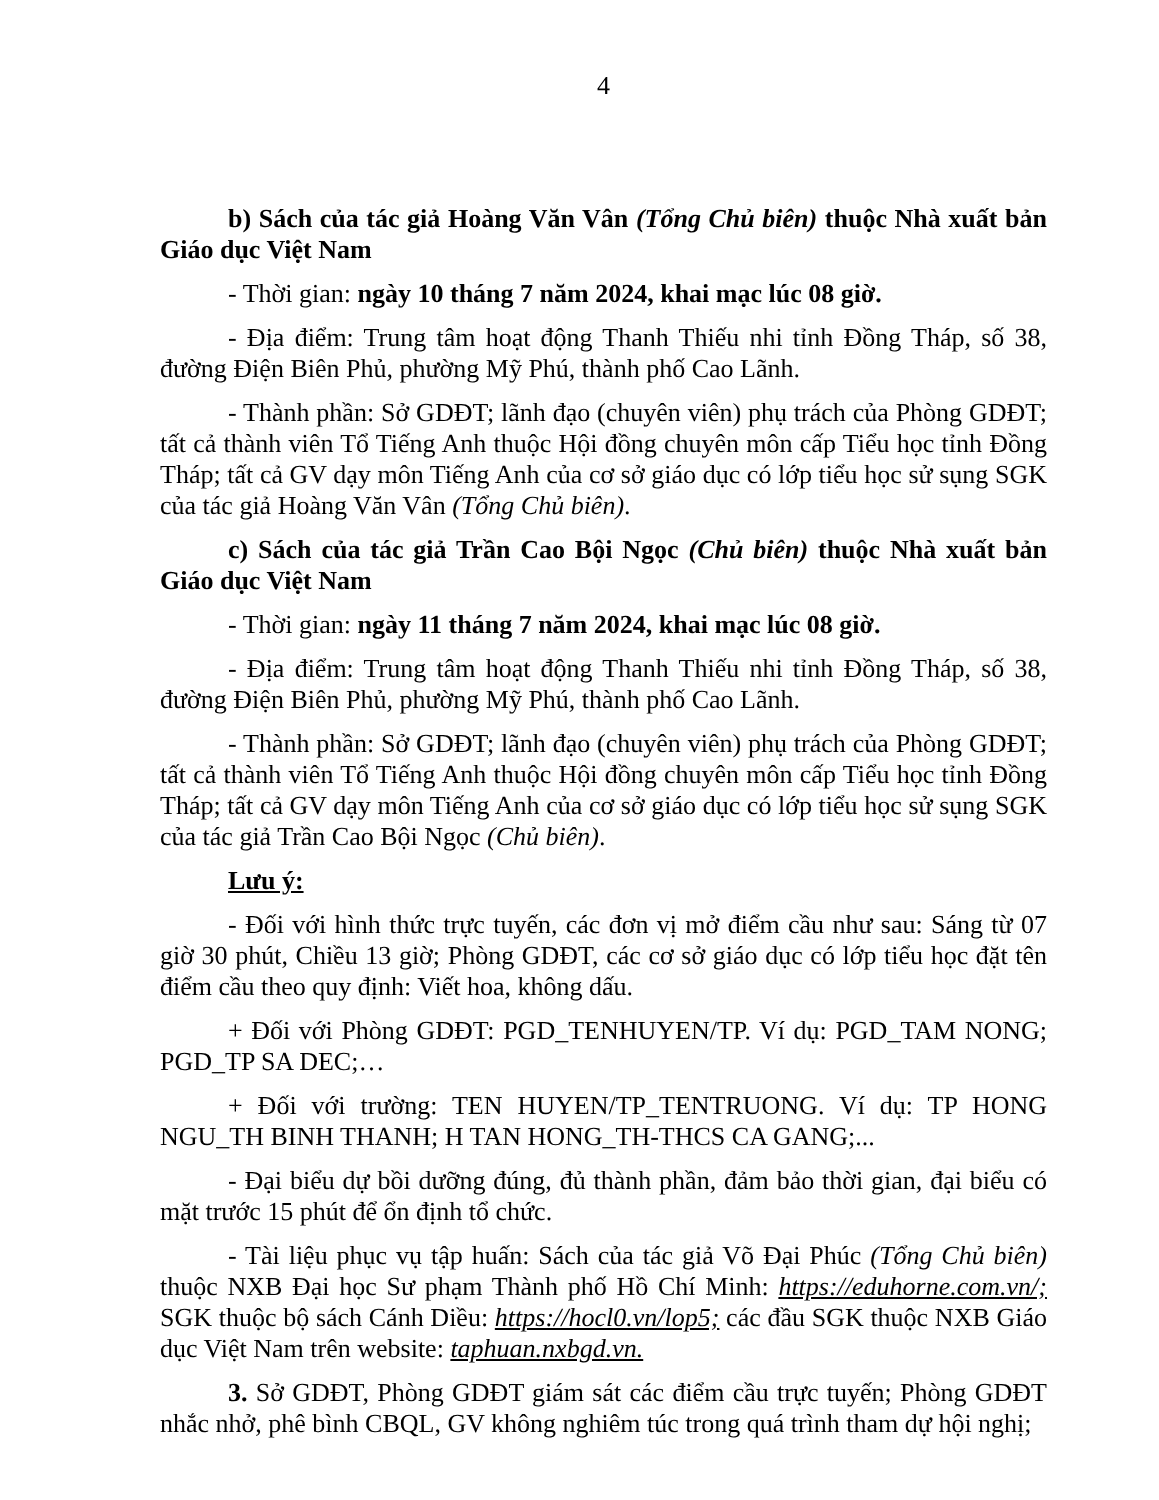4
b) Sách của tác giả Hoàng Văn Vân (Tổng Chủ biên) thuộc Nhà xuất bản Giáo dục Việt Nam
- Thời gian: ngày 10 tháng 7 năm 2024, khai mạc lúc 08 giờ.
- Địa điểm: Trung tâm hoạt động Thanh Thiếu nhi tỉnh Đồng Tháp, số 38, đường Điện Biên Phủ, phường Mỹ Phú, thành phố Cao Lãnh.
- Thành phần: Sở GDĐT; lãnh đạo (chuyên viên) phụ trách của Phòng GDĐT; tất cả thành viên Tổ Tiếng Anh thuộc Hội đồng chuyên môn cấp Tiểu học tỉnh Đồng Tháp; tất cả GV dạy môn Tiếng Anh của cơ sở giáo dục có lớp tiểu học sử sụng SGK của tác giả Hoàng Văn Vân (Tổng Chủ biên).
c) Sách của tác giả Trần Cao Bội Ngọc (Chủ biên) thuộc Nhà xuất bản Giáo dục Việt Nam
- Thời gian: ngày 11 tháng 7 năm 2024, khai mạc lúc 08 giờ.
- Địa điểm: Trung tâm hoạt động Thanh Thiếu nhi tỉnh Đồng Tháp, số 38, đường Điện Biên Phủ, phường Mỹ Phú, thành phố Cao Lãnh.
- Thành phần: Sở GDĐT; lãnh đạo (chuyên viên) phụ trách của Phòng GDĐT; tất cả thành viên Tổ Tiếng Anh thuộc Hội đồng chuyên môn cấp Tiểu học tỉnh Đồng Tháp; tất cả GV dạy môn Tiếng Anh của cơ sở giáo dục có lớp tiểu học sử sụng SGK của tác giả Trần Cao Bội Ngọc (Chủ biên).
Lưu ý:
- Đối với hình thức trực tuyến, các đơn vị mở điểm cầu như sau: Sáng từ 07 giờ 30 phút, Chiều 13 giờ; Phòng GDĐT, các cơ sở giáo dục có lớp tiểu học đặt tên điểm cầu theo quy định: Viết hoa, không dấu.
+ Đối với Phòng GDĐT: PGD_TENHUYEN/TP. Ví dụ: PGD_TAM NONG; PGD_TP SA DEC;…
+ Đối với trường: TEN HUYEN/TP_TENTRUONG. Ví dụ: TP HONG NGU_TH BINH THANH; H TAN HONG_TH-THCS CA GANG;...
- Đại biểu dự bồi dưỡng đúng, đủ thành phần, đảm bảo thời gian, đại biểu có mặt trước 15 phút để ổn định tổ chức.
- Tài liệu phục vụ tập huấn: Sách của tác giả Võ Đại Phúc (Tổng Chủ biên) thuộc NXB Đại học Sư phạm Thành phố Hồ Chí Minh: https://eduhorne.com.vn/; SGK thuộc bộ sách Cánh Diều: https://hocl0.vn/lop5; các đầu SGK thuộc NXB Giáo dục Việt Nam trên website: taphuan.nxbgd.vn.
3. Sở GDĐT, Phòng GDĐT giám sát các điểm cầu trực tuyến; Phòng GDĐT nhắc nhở, phê bình CBQL, GV không nghiêm túc trong quá trình tham dự hội nghị;